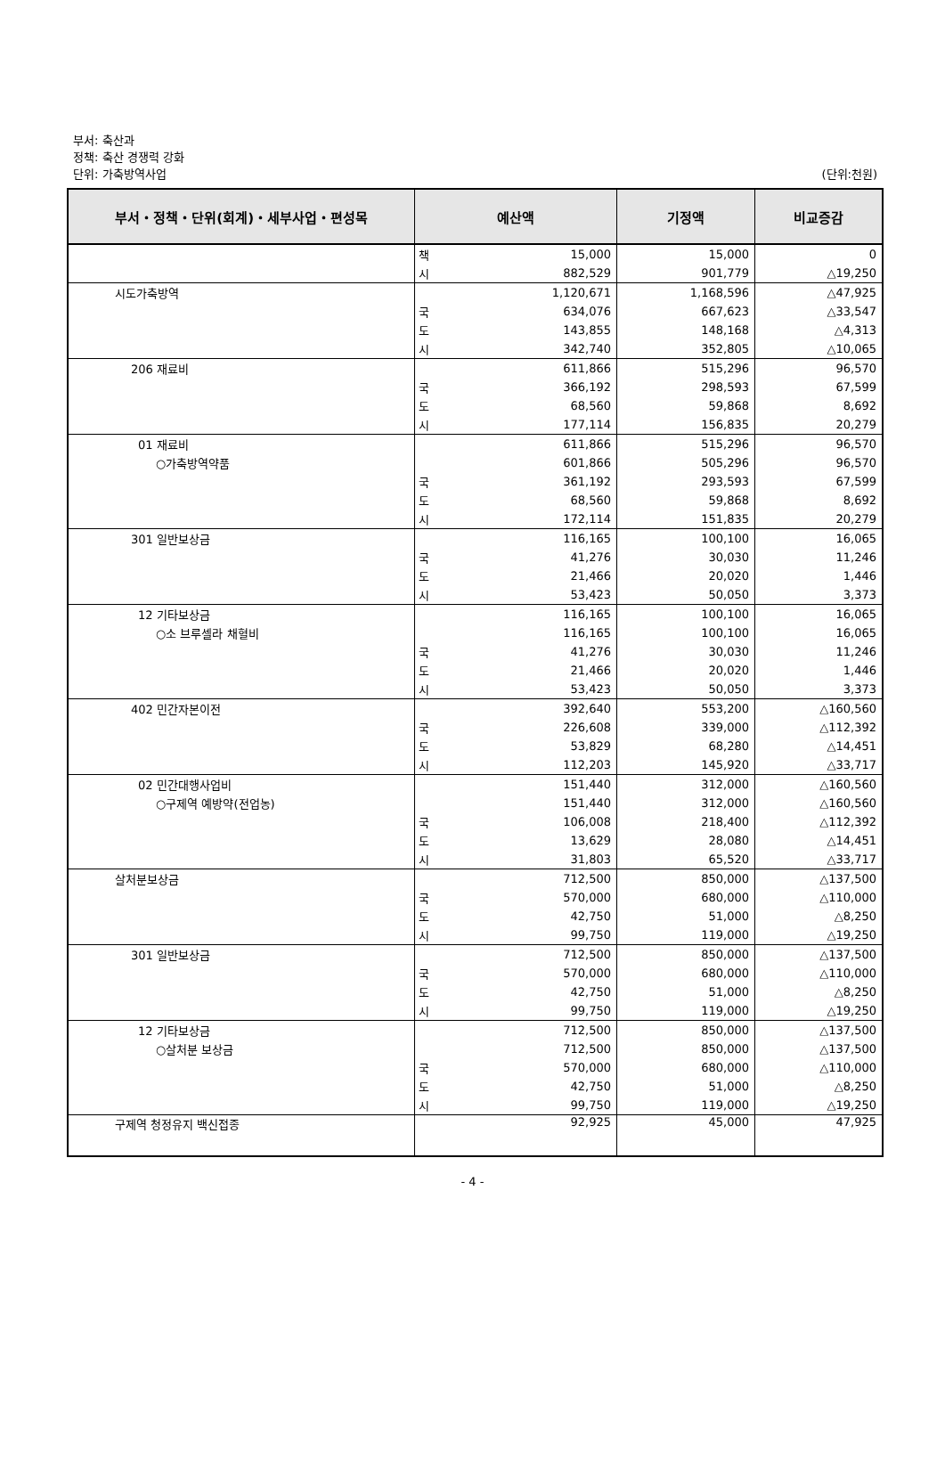부서: 축산과
정책: 축산 경쟁력 강화
단위: 가축방역사업 (단위:천원)
| 부서・정책・단위(회계)・세부사업・편성목 | 예산액 | | 기정액 | 비교증감 |
| --- | --- | --- | --- | --- |
| | 책 | 15,000 | 15,000 | 0 |
| | 시 | 882,529 | 901,779 | △19,250 |
| 시도가축방역 | | 1,120,671 | 1,168,596 | △47,925 |
| | 국 | 634,076 | 667,623 | △33,547 |
| | 도 | 143,855 | 148,168 | △4,313 |
| | 시 | 342,740 | 352,805 | △10,065 |
| 206 재료비 | | 611,866 | 515,296 | 96,570 |
| | 국 | 366,192 | 298,593 | 67,599 |
| | 도 | 68,560 | 59,868 | 8,692 |
| | 시 | 177,114 | 156,835 | 20,279 |
| 01 재료비 | | 611,866 | 515,296 | 96,570 |
| ○가축방역약품 | | 601,866 | 505,296 | 96,570 |
| | 국 | 361,192 | 293,593 | 67,599 |
| | 도 | 68,560 | 59,868 | 8,692 |
| | 시 | 172,114 | 151,835 | 20,279 |
| 301 일반보상금 | | 116,165 | 100,100 | 16,065 |
| | 국 | 41,276 | 30,030 | 11,246 |
| | 도 | 21,466 | 20,020 | 1,446 |
| | 시 | 53,423 | 50,050 | 3,373 |
| 12 기타보상금 | | 116,165 | 100,100 | 16,065 |
| ○소 브루셀라 채혈비 | | 116,165 | 100,100 | 16,065 |
| | 국 | 41,276 | 30,030 | 11,246 |
| | 도 | 21,466 | 20,020 | 1,446 |
| | 시 | 53,423 | 50,050 | 3,373 |
| 402 민간자본이전 | | 392,640 | 553,200 | △160,560 |
| | 국 | 226,608 | 339,000 | △112,392 |
| | 도 | 53,829 | 68,280 | △14,451 |
| | 시 | 112,203 | 145,920 | △33,717 |
| 02 민간대행사업비 | | 151,440 | 312,000 | △160,560 |
| ○구제역 예방약(전업농) | | 151,440 | 312,000 | △160,560 |
| | 국 | 106,008 | 218,400 | △112,392 |
| | 도 | 13,629 | 28,080 | △14,451 |
| | 시 | 31,803 | 65,520 | △33,717 |
| 살처분보상금 | | 712,500 | 850,000 | △137,500 |
| | 국 | 570,000 | 680,000 | △110,000 |
| | 도 | 42,750 | 51,000 | △8,250 |
| | 시 | 99,750 | 119,000 | △19,250 |
| 301 일반보상금 | | 712,500 | 850,000 | △137,500 |
| | 국 | 570,000 | 680,000 | △110,000 |
| | 도 | 42,750 | 51,000 | △8,250 |
| | 시 | 99,750 | 119,000 | △19,250 |
| 12 기타보상금 | | 712,500 | 850,000 | △137,500 |
| ○살처분 보상금 | | 712,500 | 850,000 | △137,500 |
| | 국 | 570,000 | 680,000 | △110,000 |
| | 도 | 42,750 | 51,000 | △8,250 |
| | 시 | 99,750 | 119,000 | △19,250 |
| 구제역 청정유지 백신접종 | | 92,925 | 45,000 | 47,925 |
- 4 -